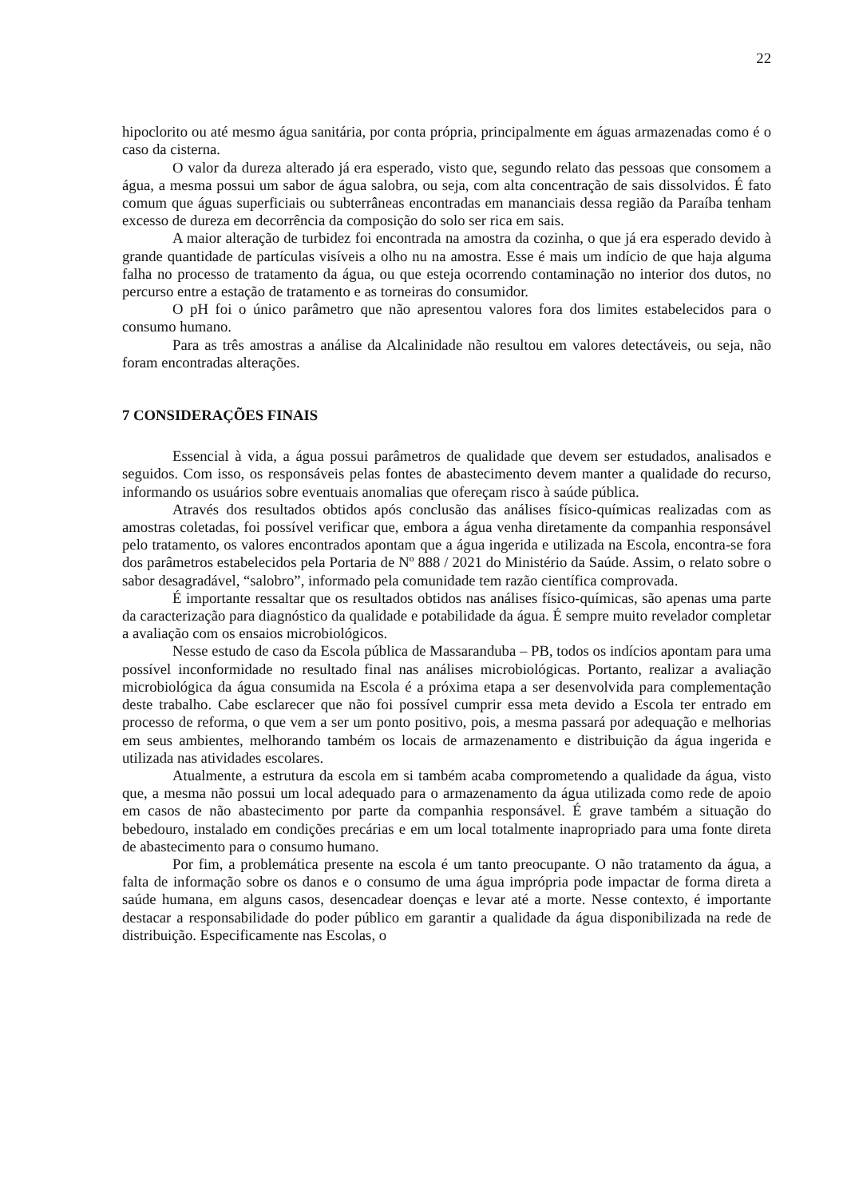22
hipoclorito ou até mesmo água sanitária, por conta própria, principalmente em águas armazenadas como é o caso da cisterna.
O valor da dureza alterado já era esperado, visto que, segundo relato das pessoas que consomem a água, a mesma possui um sabor de água salobra, ou seja, com alta concentração de sais dissolvidos. É fato comum que águas superficiais ou subterrâneas encontradas em mananciais dessa região da Paraíba tenham excesso de dureza em decorrência da composição do solo ser rica em sais.
A maior alteração de turbidez foi encontrada na amostra da cozinha, o que já era esperado devido à grande quantidade de partículas visíveis a olho nu na amostra. Esse é mais um indício de que haja alguma falha no processo de tratamento da água, ou que esteja ocorrendo contaminação no interior dos dutos, no percurso entre a estação de tratamento e as torneiras do consumidor.
O pH foi o único parâmetro que não apresentou valores fora dos limites estabelecidos para o consumo humano.
Para as três amostras a análise da Alcalinidade não resultou em valores detectáveis, ou seja, não foram encontradas alterações.
7 CONSIDERAÇÕES FINAIS
Essencial à vida, a água possui parâmetros de qualidade que devem ser estudados, analisados e seguidos. Com isso, os responsáveis pelas fontes de abastecimento devem manter a qualidade do recurso, informando os usuários sobre eventuais anomalias que ofereçam risco à saúde pública.
Através dos resultados obtidos após conclusão das análises físico-químicas realizadas com as amostras coletadas, foi possível verificar que, embora a água venha diretamente da companhia responsável pelo tratamento, os valores encontrados apontam que a água ingerida e utilizada na Escola, encontra-se fora dos parâmetros estabelecidos pela Portaria de Nº 888 / 2021 do Ministério da Saúde. Assim, o relato sobre o sabor desagradável, “salobro”, informado pela comunidade tem razão científica comprovada.
É importante ressaltar que os resultados obtidos nas análises físico-químicas, são apenas uma parte da caracterização para diagnóstico da qualidade e potabilidade da água. É sempre muito revelador completar a avaliação com os ensaios microbiológicos.
Nesse estudo de caso da Escola pública de Massaranduba – PB, todos os indícios apontam para uma possível inconformidade no resultado final nas análises microbiológicas. Portanto, realizar a avaliação microbiológica da água consumida na Escola é a próxima etapa a ser desenvolvida para complementação deste trabalho. Cabe esclarecer que não foi possível cumprir essa meta devido a Escola ter entrado em processo de reforma, o que vem a ser um ponto positivo, pois, a mesma passará por adequação e melhorias em seus ambientes, melhorando também os locais de armazenamento e distribuição da água ingerida e utilizada nas atividades escolares.
Atualmente, a estrutura da escola em si também acaba comprometendo a qualidade da água, visto que, a mesma não possui um local adequado para o armazenamento da água utilizada como rede de apoio em casos de não abastecimento por parte da companhia responsável. É grave também a situação do bebedouro, instalado em condições precárias e em um local totalmente inapropriado para uma fonte direta de abastecimento para o consumo humano.
Por fim, a problemática presente na escola é um tanto preocupante. O não tratamento da água, a falta de informação sobre os danos e o consumo de uma água imprópria pode impactar de forma direta a saúde humana, em alguns casos, desencadear doenças e levar até a morte. Nesse contexto, é importante destacar a responsabilidade do poder público em garantir a qualidade da água disponibilizada na rede de distribuição. Especificamente nas Escolas, o